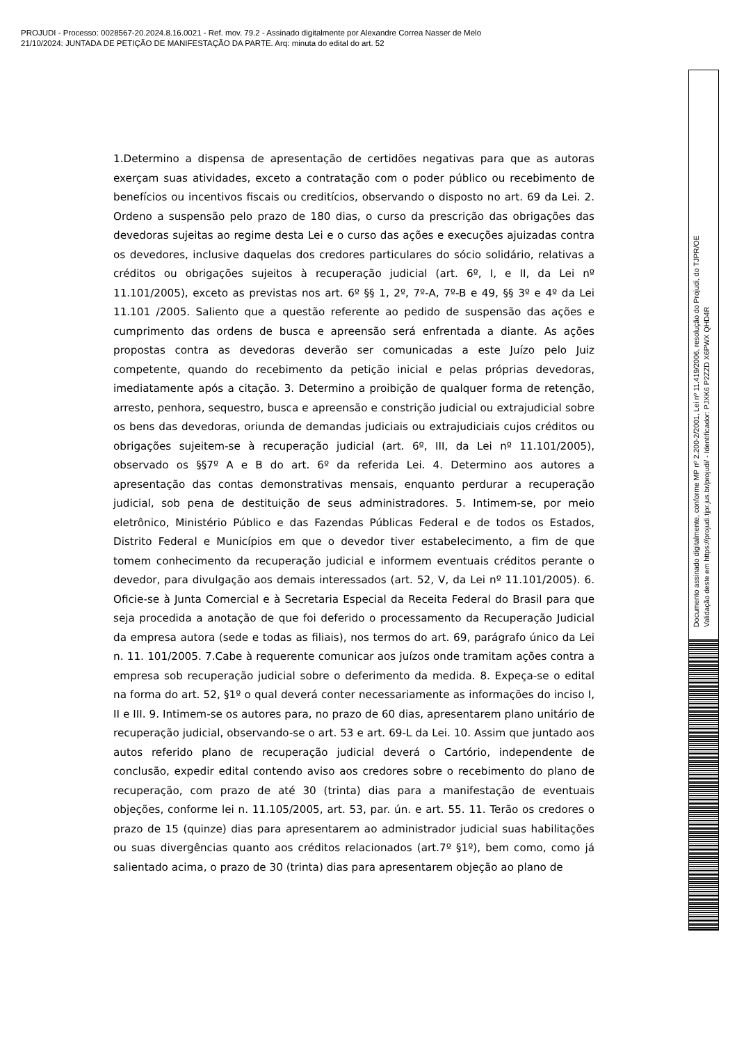PROJUDI - Processo: 0028567-20.2024.8.16.0021 - Ref. mov. 79.2 - Assinado digitalmente por Alexandre Correa Nasser de Melo
21/10/2024: JUNTADA DE PETIÇÃO DE MANIFESTAÇÃO DA PARTE. Arq: minuta do edital do art. 52
1.Determino a dispensa de apresentação de certidões negativas para que as autoras exerçam suas atividades, exceto a contratação com o poder público ou recebimento de benefícios ou incentivos fiscais ou creditícios, observando o disposto no art. 69 da Lei. 2. Ordeno a suspensão pelo prazo de 180 dias, o curso da prescrição das obrigações das devedoras sujeitas ao regime desta Lei e o curso das ações e execuções ajuizadas contra os devedores, inclusive daquelas dos credores particulares do sócio solidário, relativas a créditos ou obrigações sujeitos à recuperação judicial (art. 6º, I, e II, da Lei nº 11.101/2005), exceto as previstas nos art. 6º §§ 1, 2º, 7º-A, 7º-B e 49, §§ 3º e 4º da Lei 11.101 /2005. Saliento que a questão referente ao pedido de suspensão das ações e cumprimento das ordens de busca e apreensão será enfrentada a diante. As ações propostas contra as devedoras deverão ser comunicadas a este Juízo pelo Juiz competente, quando do recebimento da petição inicial e pelas próprias devedoras, imediatamente após a citação. 3. Determino a proibição de qualquer forma de retenção, arresto, penhora, sequestro, busca e apreensão e constrição judicial ou extrajudicial sobre os bens das devedoras, oriunda de demandas judiciais ou extrajudiciais cujos créditos ou obrigações sujeitem-se à recuperação judicial (art. 6º, III, da Lei nº 11.101/2005), observado os §§7º A e B do art. 6º da referida Lei. 4. Determino aos autores a apresentação das contas demonstrativas mensais, enquanto perdurar a recuperação judicial, sob pena de destituição de seus administradores. 5. Intimem-se, por meio eletrônico, Ministério Público e das Fazendas Públicas Federal e de todos os Estados, Distrito Federal e Municípios em que o devedor tiver estabelecimento, a fim de que tomem conhecimento da recuperação judicial e informem eventuais créditos perante o devedor, para divulgação aos demais interessados (art. 52, V, da Lei nº 11.101/2005). 6. Oficie-se à Junta Comercial e à Secretaria Especial da Receita Federal do Brasil para que seja procedida a anotação de que foi deferido o processamento da Recuperação Judicial da empresa autora (sede e todas as filiais), nos termos do art. 69, parágrafo único da Lei n. 11. 101/2005. 7.Cabe à requerente comunicar aos juízos onde tramitam ações contra a empresa sob recuperação judicial sobre o deferimento da medida. 8. Expeça-se o edital na forma do art. 52, §1º o qual deverá conter necessariamente as informações do inciso I, II e III. 9. Intimem-se os autores para, no prazo de 60 dias, apresentarem plano unitário de recuperação judicial, observando-se o art. 53 e art. 69-L da Lei. 10. Assim que juntado aos autos referido plano de recuperação judicial deverá o Cartório, independente de conclusão, expedir edital contendo aviso aos credores sobre o recebimento do plano de recuperação, com prazo de até 30 (trinta) dias para a manifestação de eventuais objeções, conforme lei n. 11.105/2005, art. 53, par. ún. e art. 55. 11. Terão os credores o prazo de 15 (quinze) dias para apresentarem ao administrador judicial suas habilitações ou suas divergências quanto aos créditos relacionados (art.7º §1º), bem como, como já salientado acima, o prazo de 30 (trinta) dias para apresentarem objeção ao plano de
Documento assinado digitalmente, conforme MP nº 2.200-2/2001, Lei nº 11.419/2006, resolução do Projudi, do TJPR/OE
Validação deste em https://projudi.tjpr.jus.br/projudi/ - Identificador: PJXK6 P2ZZD X6PWX QHD4R